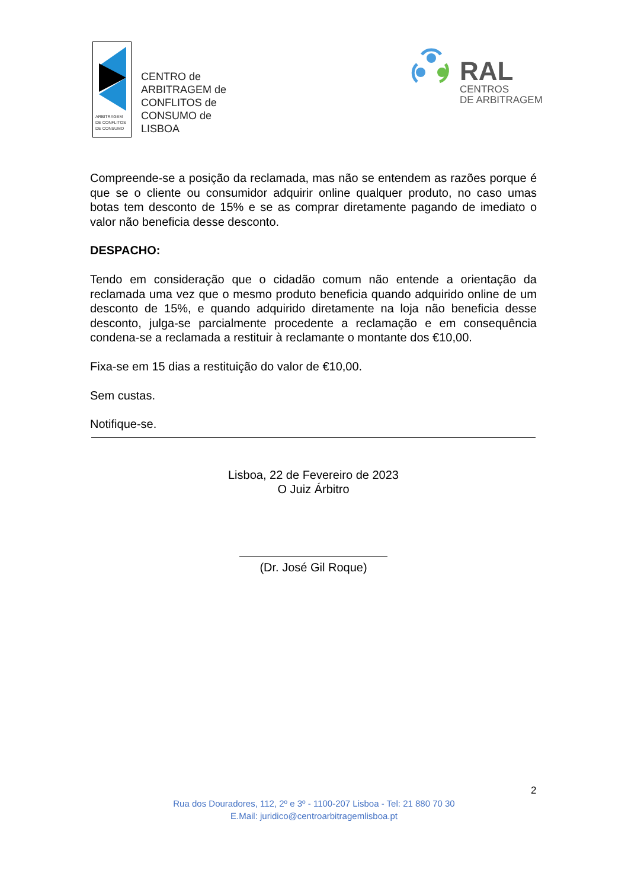ARBITRAGEM
DE CONFLITOS
DE CONSUMO
CENTRO de
ARBITRAGEM de
CONFLITOS de
CONSUMO de
LISBOA
RAL
CENTROS
DE ARBITRAGEM
Compreende-se a posição da reclamada, mas não se entendem as razões porque é que se o cliente ou consumidor adquirir online qualquer produto, no caso umas botas tem desconto de 15% e se as comprar diretamente pagando de imediato o valor não beneficia desse desconto.
DESPACHO:
Tendo em consideração que o cidadão comum não entende a orientação da reclamada uma vez que o mesmo produto beneficia quando adquirido online de um desconto de 15%, e quando adquirido diretamente na loja não beneficia desse desconto, julga-se parcialmente procedente a reclamação e em consequência condena-se a reclamada a restituir à reclamante o montante dos €10,00.
Fixa-se em 15 dias a restituição do valor de €10,00.
Sem custas.
Notifique-se.
Lisboa, 22 de Fevereiro de 2023
O Juiz Árbitro
(Dr. José Gil Roque)
2
Rua dos Douradores, 112, 2º e 3º - 1100-207 Lisboa - Tel: 21 880 70 30
E.Mail: juridico@centroarbitragemlisboa.pt